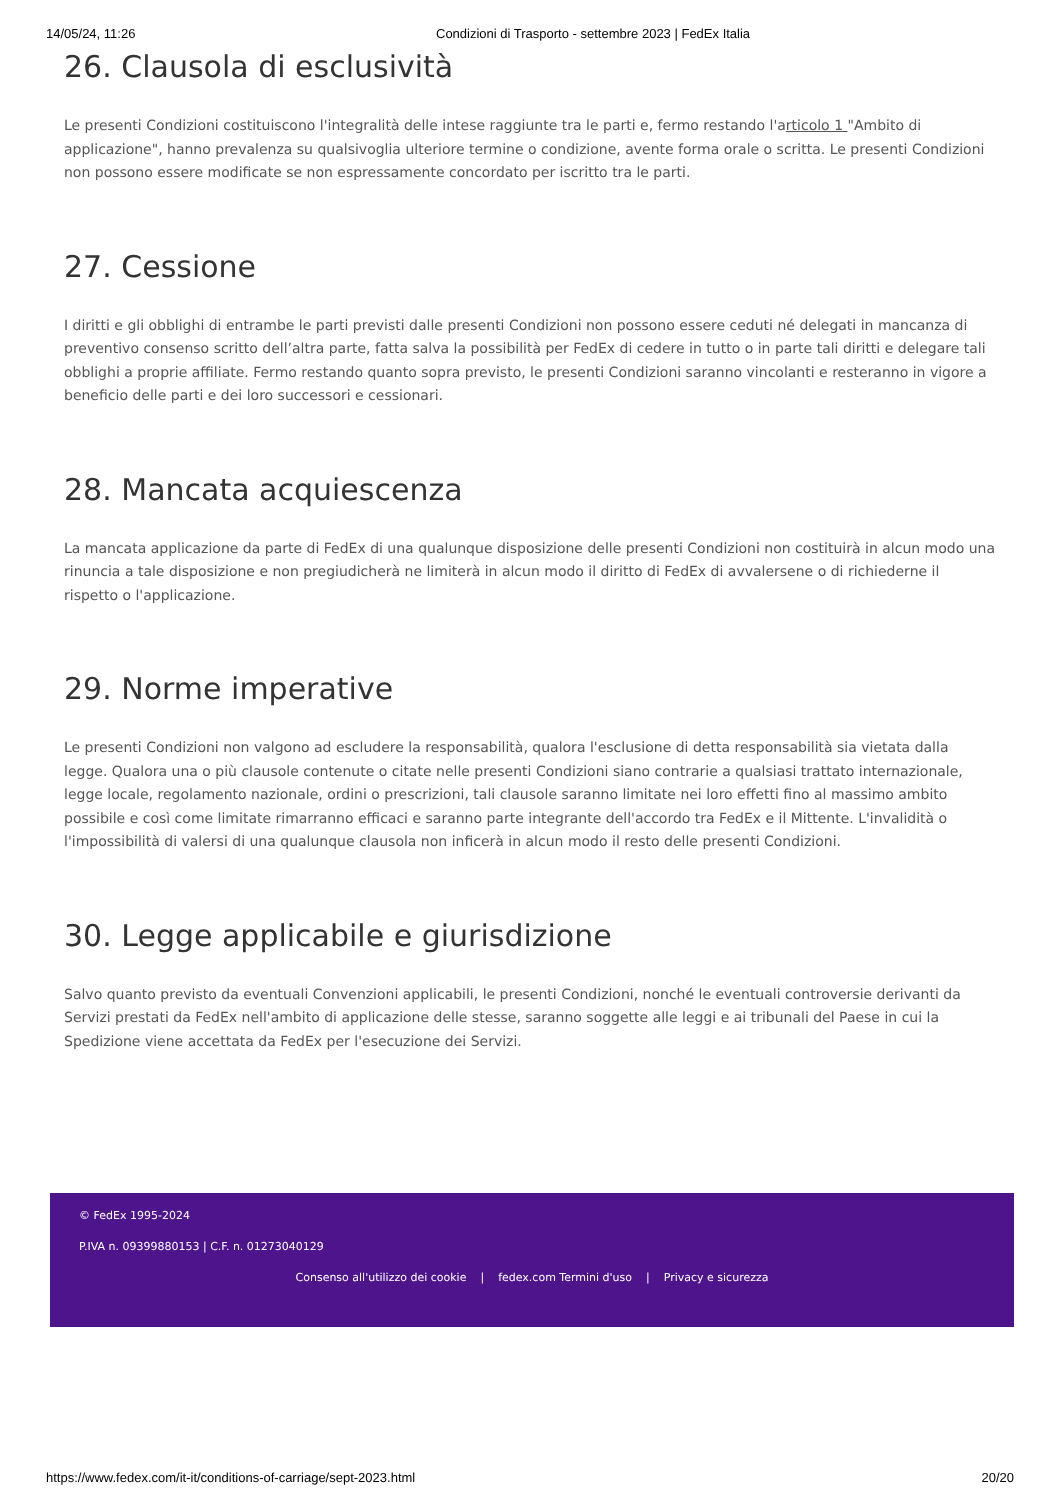14/05/24, 11:26 Condizioni di Trasporto - settembre 2023 | FedEx Italia
26. Clausola di esclusività
Le presenti Condizioni costituiscono l'integralità delle intese raggiunte tra le parti e, fermo restando l'articolo 1 "Ambito di applicazione", hanno prevalenza su qualsivoglia ulteriore termine o condizione, avente forma orale o scritta. Le presenti Condizioni non possono essere modificate se non espressamente concordato per iscritto tra le parti.
27. Cessione
I diritti e gli obblighi di entrambe le parti previsti dalle presenti Condizioni non possono essere ceduti né delegati in mancanza di preventivo consenso scritto dell’altra parte, fatta salva la possibilità per FedEx di cedere in tutto o in parte tali diritti e delegare tali obblighi a proprie affiliate. Fermo restando quanto sopra previsto, le presenti Condizioni saranno vincolanti e resteranno in vigore a beneficio delle parti e dei loro successori e cessionari.
28. Mancata acquiescenza
La mancata applicazione da parte di FedEx di una qualunque disposizione delle presenti Condizioni non costituirà in alcun modo una rinuncia a tale disposizione e non pregiudicherà ne limiterà in alcun modo il diritto di FedEx di avvalersene o di richiederne il rispetto o l'applicazione.
29. Norme imperative
Le presenti Condizioni non valgono ad escludere la responsabilità, qualora l'esclusione di detta responsabilità sia vietata dalla legge. Qualora una o più clausole contenute o citate nelle presenti Condizioni siano contrarie a qualsiasi trattato internazionale, legge locale, regolamento nazionale, ordini o prescrizioni, tali clausole saranno limitate nei loro effetti fino al massimo ambito possibile e così come limitate rimarranno efficaci e saranno parte integrante dell'accordo tra FedEx e il Mittente. L'invalidità o l'impossibilità di valersi di una qualunque clausola non inficerà in alcun modo il resto delle presenti Condizioni.
30. Legge applicabile e giurisdizione
Salvo quanto previsto da eventuali Convenzioni applicabili, le presenti Condizioni, nonché le eventuali controversie derivanti da Servizi prestati da FedEx nell'ambito di applicazione delle stesse, saranno soggette alle leggi e ai tribunali del Paese in cui la Spedizione viene accettata da FedEx per l'esecuzione dei Servizi.
© FedEx 1995-2024
P.IVA n. 09399880153 | C.F. n. 01273040129
Consenso all'utilizzo dei cookie | fedex.com Termini d'uso | Privacy e sicurezza
https://www.fedex.com/it-it/conditions-of-carriage/sept-2023.html 20/20